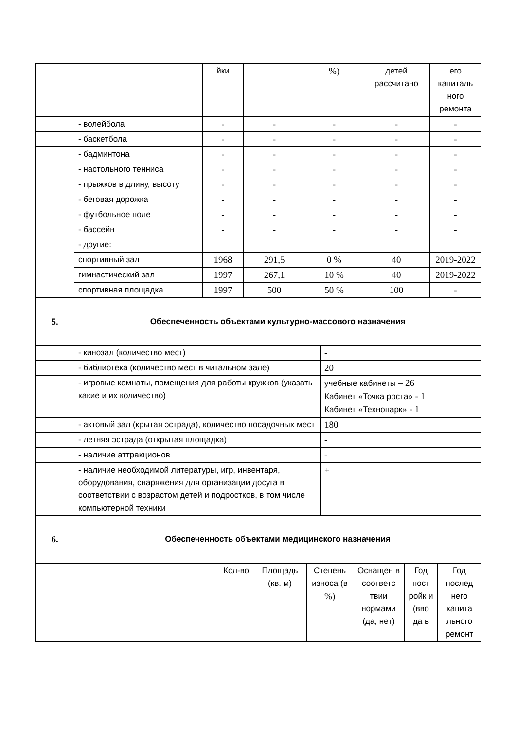| | | йки | | %) | детей рассчитано | его капиталь ного ремонта |
| | - волейбола | - | - | - | - | - |
| | - баскетбола | - | - | - | - | - |
| | - бадминтона | - | - | - | - | - |
| | - настольного тенниса | - | - | - | - | - |
| | - прыжков в длину, высоту | - | - | - | - | - |
| | - беговая дорожка | - | - | - | - | - |
| | - футбольное поле | - | - | - | - | - |
| | - бассейн | - | - | - | - | - |
| | - другие: | | | | | |
| | спортивный зал | 1968 | 291,5 | 0 % | 40 | 2019-2022 |
| | гимнастический зал | 1997 | 267,1 | 10 % | 40 | 2019-2022 |
| | спортивная площадка | 1997 | 500 | 50 % | 100 | - |
| 5. | Обеспеченность объектами культурно-массового назначения | |
| | - кинозал (количество мест) | - |
| | - библиотека (количество мест в читальном зале) | 20 |
| | - игровые комнаты, помещения для работы кружков (указать какие и их количество) | учебные кабинеты – 26 Кабинет « Точка роста » - 1 Кабинет « Технопарк » - 1 |
| | - актовый зал (крытая эстрада), количество посадочных мест | 180 |
| | - летняя эстрада (открытая площадка) | - |
| | - наличие аттракционов | - |
| | - наличие необходимой литературы, игр, инвентаря, оборудования, снаряжения для организации досуга в соответствии с возрастом детей и подростков, в том числе компьютерной техники | + |
| 6. | Обеспеченность объектами медицинского назначения | |
| | | Кол-во | Площадь (кв. м) | Степень износа (в %) | Оснащен в соответс твии нормами (да, нет) | Год пост ройк и (вво да в | Год послед него капита льного ремонт |